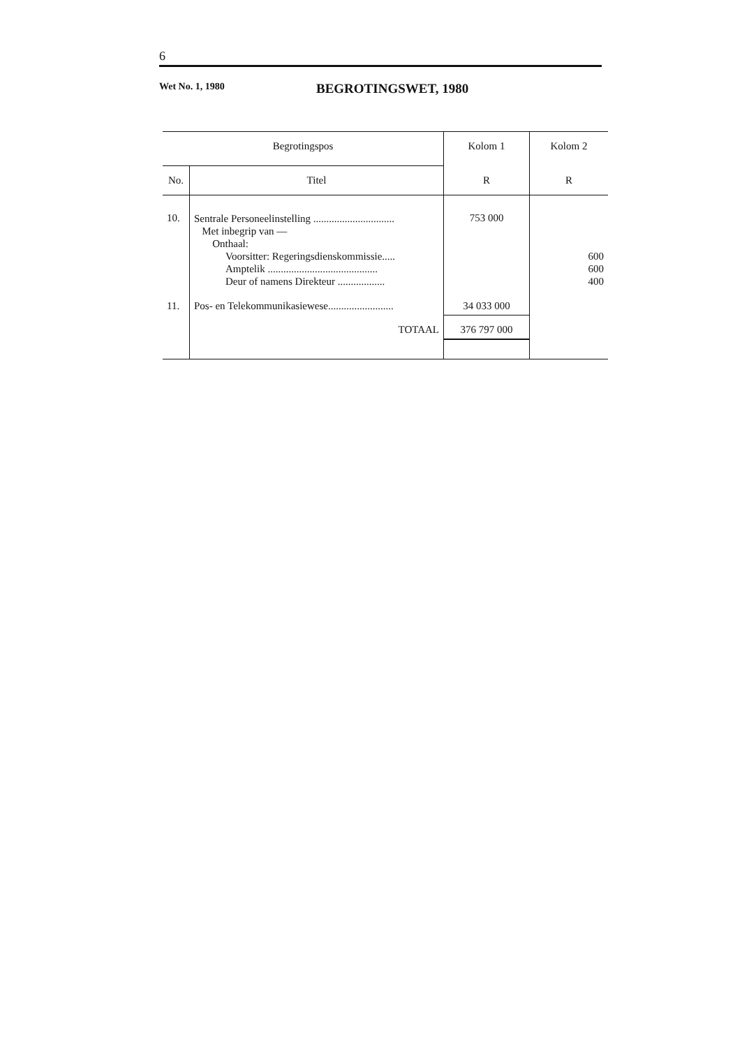6
Wet No. 1, 1980
BEGROTINGSWET, 1980
| Begrotingspos | | Kolom 1 | Kolom 2 |
| --- | --- | --- | --- |
| No. | Titel | R | R |
| 10. | Sentrale Personeelinstelling ............................... Met inbegrip van — Onthaal: Voorsitter: Regeringsdienskommissie..... Amptelik .......................................... Deur of namens Direkteur .................. | 753 000 | 600 600 400 |
| 11. | Pos- en Telekommunikasiewese......................... | 34 033 000 | |
| | TOTAAL | 376 797 000 | |